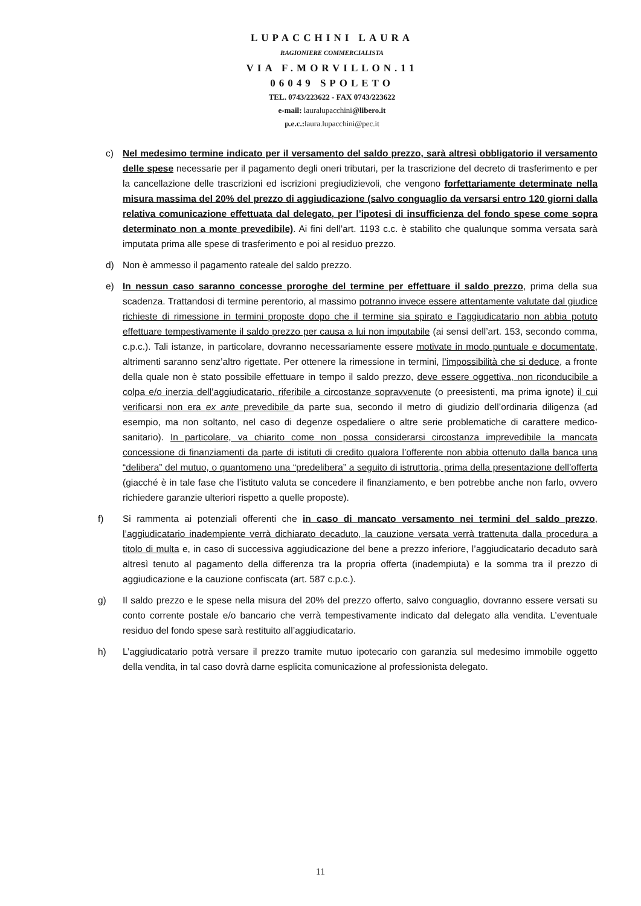LUPACCHINI LAURA
RAGIONIERE COMMERCIALISTA
VIA F.MORVILLON.11
06049 SPOLETO
TEL. 0743/223622 - FAX 0743/223622
e-mail: lauralupacchini@libero.it
p.e.c.: laura.lupacchini@pec.it
c) Nel medesimo termine indicato per il versamento del saldo prezzo, sarà altresì obbligatorio il versamento delle spese necessarie per il pagamento degli oneri tributari, per la trascrizione del decreto di trasferimento e per la cancellazione delle trascrizioni ed iscrizioni pregiudizievoli, che vengono forfettariamente determinate nella misura massima del 20% del prezzo di aggiudicazione (salvo conguaglio da versarsi entro 120 giorni dalla relativa comunicazione effettuata dal delegato, per l’ipotesi di insufficienza del fondo spese come sopra determinato non a monte prevedibile). Ai fini dell’art. 1193 c.c. è stabilito che qualunque somma versata sarà imputata prima alle spese di trasferimento e poi al residuo prezzo.
d) Non è ammesso il pagamento rateale del saldo prezzo.
e) In nessun caso saranno concesse proroghe del termine per effettuare il saldo prezzo, prima della sua scadenza. Trattandosi di termine perentorio, al massimo potranno invece essere attentamente valutate dal giudice richieste di rimessione in termini proposte dopo che il termine sia spirato e l’aggiudicatario non abbia potuto effettuare tempestivamente il saldo prezzo per causa a lui non imputabile (ai sensi dell’art. 153, secondo comma, c.p.c.). Tali istanze, in particolare, dovranno necessariamente essere motivate in modo puntuale e documentate, altrimenti saranno senz’altro rigettate. Per ottenere la rimessione in termini, l’impossibilità che si deduce, a fronte della quale non è stato possibile effettuare in tempo il saldo prezzo, deve essere oggettiva, non riconducibile a colpa e/o inerzia dell’aggiudicatario, riferibile a circostanze sopravvenute (o preesistenti, ma prima ignote) il cui verificarsi non era ex ante prevedibile da parte sua, secondo il metro di giudizio dell’ordinaria diligenza (ad esempio, ma non soltanto, nel caso di degenze ospedaliere o altre serie problematiche di carattere medico-sanitario). In particolare, va chiarito come non possa considerarsi circostanza imprevedibile la mancata concessione di finanziamenti da parte di istituti di credito qualora l’offerente non abbia ottenuto dalla banca una “delibera” del mutuo, o quantomeno una “predelibera” a seguito di istruttoria, prima della presentazione dell’offerta (giacché è in tale fase che l’istituto valuta se concedere il finanziamento, e ben potrebbe anche non farlo, ovvero richiedere garanzie ulteriori rispetto a quelle proposte).
f) Si rammenta ai potenziali offerenti che in caso di mancato versamento nei termini del saldo prezzo, l’aggiudicatario inadempiente verrà dichiarato decaduto, la cauzione versata verrà trattenuta dalla procedura a titolo di multa e, in caso di successiva aggiudicazione del bene a prezzo inferiore, l’aggiudicatario decaduto sarà altresì tenuto al pagamento della differenza tra la propria offerta (inadempiuta) e la somma tra il prezzo di aggiudicazione e la cauzione confiscata (art. 587 c.p.c.).
g) Il saldo prezzo e le spese nella misura del 20% del prezzo offerto, salvo conguaglio, dovranno essere versati su conto corrente postale e/o bancario che verrà tempestivamente indicato dal delegato alla vendita. L’eventuale residuo del fondo spese sarà restituito all’aggiudicatario.
h) L’aggiudicatario potrà versare il prezzo tramite mutuo ipotecario con garanzia sul medesimo immobile oggetto della vendita, in tal caso dovrà darne esplicita comunicazione al professionista delegato.
11